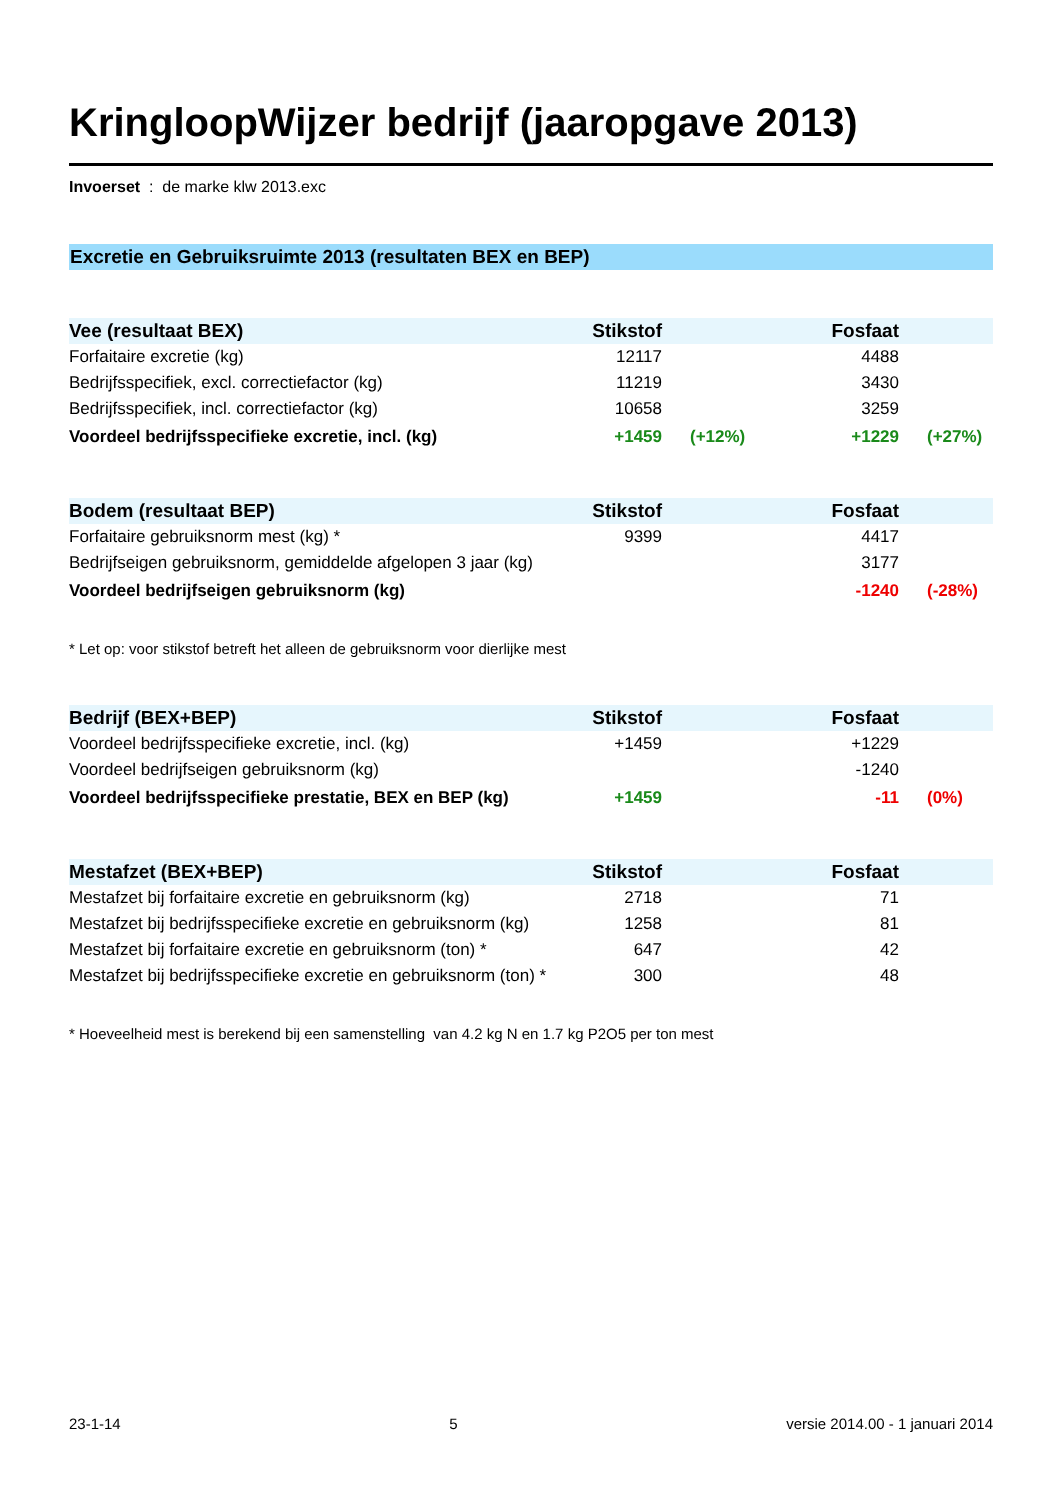KringloopWijzer bedrijf (jaaropgave 2013)
Invoerset : de marke klw 2013.exc
Excretie en Gebruiksruimte 2013 (resultaten BEX en BEP)
| Vee (resultaat BEX) | Stikstof | | Fosfaat | |
| --- | --- | --- | --- | --- |
| Forfaitaire excretie (kg) | 12117 | | 4488 | |
| Bedrijfsspecifiek, excl. correctiefactor (kg) | 11219 | | 3430 | |
| Bedrijfsspecifiek, incl. correctiefactor (kg) | 10658 | | 3259 | |
| Voordeel bedrijfsspecifieke excretie, incl. (kg) | +1459 | (+12%) | +1229 | (+27%) |
| Bodem (resultaat BEP) | Stikstof | | Fosfaat | |
| --- | --- | --- | --- | --- |
| Forfaitaire gebruiksnorm mest (kg) * | 9399 | | 4417 | |
| Bedrijfseigen gebruiksnorm, gemiddelde afgelopen 3 jaar (kg) | | | 3177 | |
| Voordeel bedrijfseigen gebruiksnorm (kg) | | | -1240 | (-28%) |
* Let op: voor stikstof betreft het alleen de gebruiksnorm voor dierlijke mest
| Bedrijf (BEX+BEP) | Stikstof | | Fosfaat | |
| --- | --- | --- | --- | --- |
| Voordeel bedrijfsspecifieke excretie, incl. (kg) | +1459 | | +1229 | |
| Voordeel bedrijfseigen gebruiksnorm (kg) | | | -1240 | |
| Voordeel bedrijfsspecifieke prestatie, BEX en BEP (kg) | +1459 | | -11 | (0%) |
| Mestafzet (BEX+BEP) | Stikstof | | Fosfaat | |
| --- | --- | --- | --- | --- |
| Mestafzet bij forfaitaire excretie en gebruiksnorm (kg) | 2718 | | 71 | |
| Mestafzet bij bedrijfsspecifieke excretie en gebruiksnorm (kg) | 1258 | | 81 | |
| Mestafzet bij forfaitaire excretie en gebruiksnorm (ton) * | 647 | | 42 | |
| Mestafzet bij bedrijfsspecifieke excretie en gebruiksnorm (ton) * | 300 | | 48 | |
* Hoeveelheid mest is berekend bij een samenstelling van 4.2 kg N en 1.7 kg P2O5 per ton mest
23-1-14 5 versie 2014.00 - 1 januari 2014